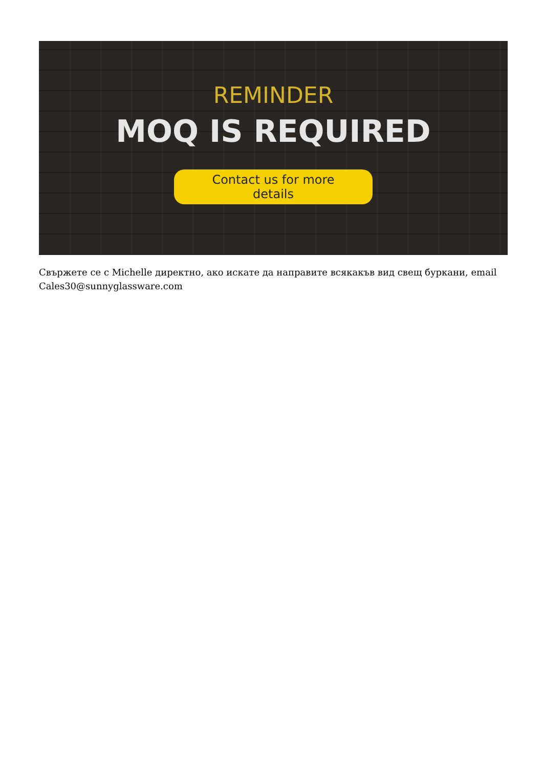REMINDER
MOQ IS REQUIRED
Contact us for more details
Свържете се с Michelle директно, ако искате да направите всякакъв вид свещ буркани, email Cales30@sunnyglassware.com